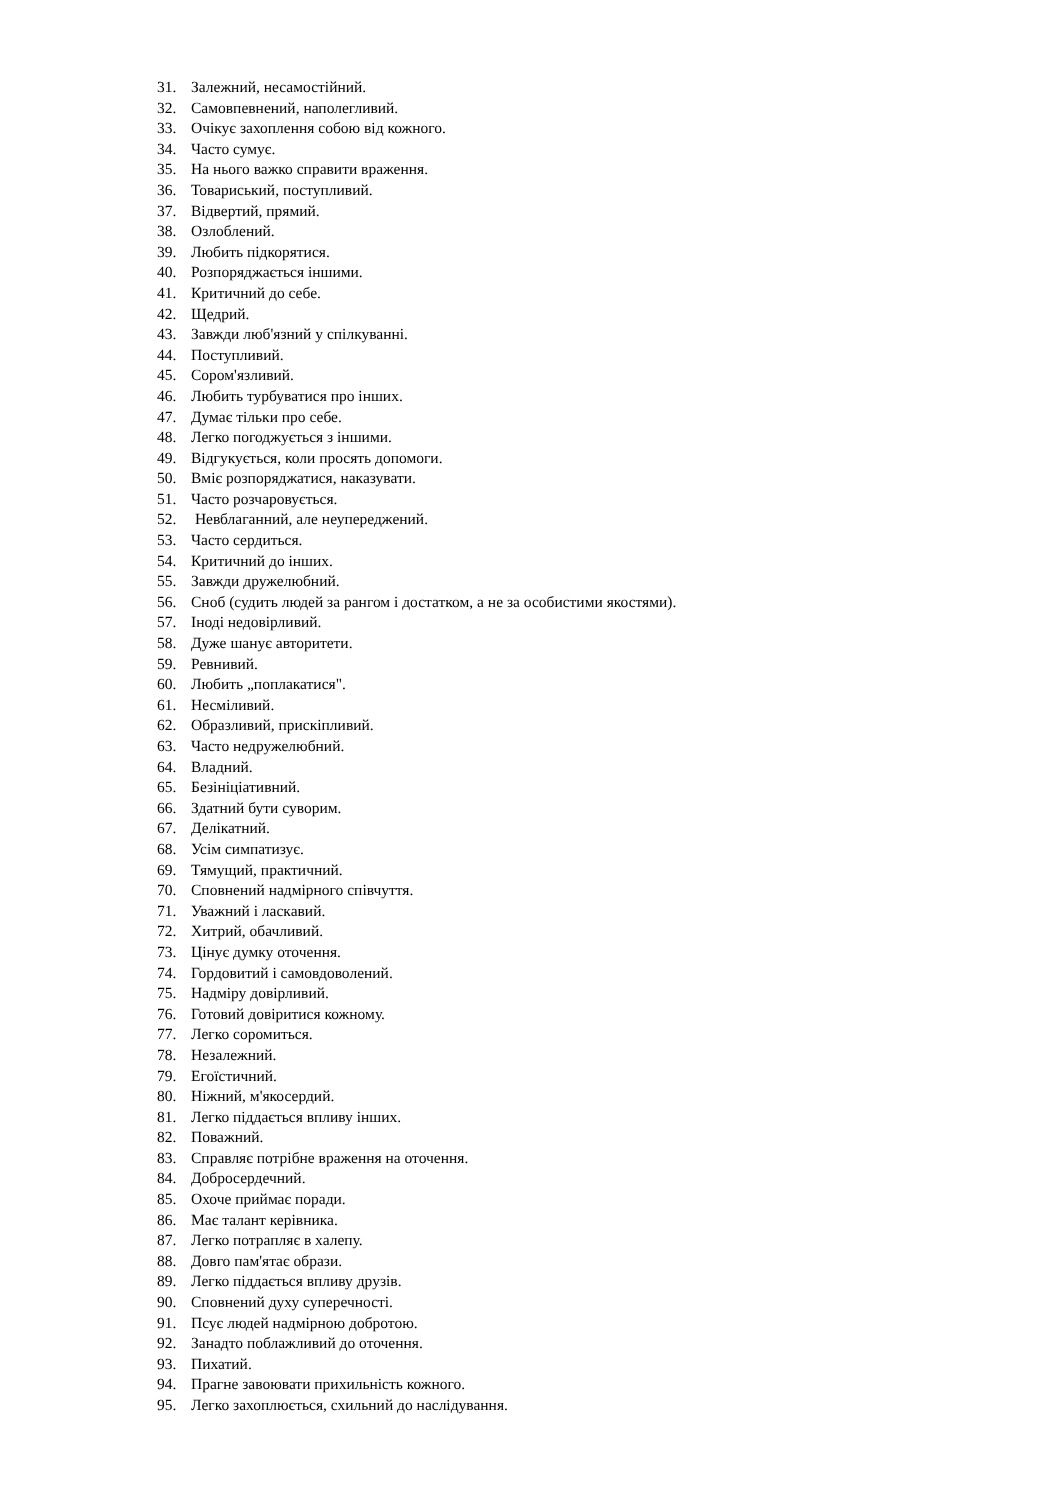31. Залежний, несамостійний.
32. Самовпевнений, наполегливий.
33. Очікує захоплення собою від кожного.
34. Часто сумує.
35. На нього важко справити враження.
36. Товариський, поступливий.
37. Відвертий, прямий.
38. Озлоблений.
39. Любить підкорятися.
40. Розпоряджається іншими.
41. Критичний до себе.
42. Щедрий.
43. Завжди люб'язний у спілкуванні.
44. Поступливий.
45. Сором'язливий.
46. Любить турбуватися про інших.
47. Думає тільки про себе.
48. Легко погоджується з іншими.
49. Відгукується, коли просять допомоги.
50. Вміє розпоряджатися, наказувати.
51. Часто розчаровується.
52. Невблаганний, але неупереджений.
53. Часто сердиться.
54. Критичний до інших.
55. Завжди дружелюбний.
56. Сноб (судить людей за рангом і достатком, а не за особистими якостями).
57. Іноді недовірливий.
58. Дуже шанує авторитети.
59. Ревнивий.
60. Любить „поплакатися".
61. Несміливий.
62. Образливий, прискіпливий.
63. Часто недружелюбний.
64. Владний.
65. Безініціативний.
66. Здатний бути суворим.
67. Делікатний.
68. Усім симпатизує.
69. Тямущий, практичний.
70. Сповнений надмірного співчуття.
71. Уважний і ласкавий.
72. Хитрий, обачливий.
73. Цінує думку оточення.
74. Гордовитий і самовдоволений.
75. Надміру довірливий.
76. Готовий довіритися кожному.
77. Легко соромиться.
78. Незалежний.
79. Егоїстичний.
80. Ніжний, м'якосердий.
81. Легко піддається впливу інших.
82. Поважний.
83. Справляє потрібне враження на оточення.
84. Добросердечний.
85. Охоче приймає поради.
86. Має талант керівника.
87. Легко потрапляє в халепу.
88. Довго пам'ятає образи.
89. Легко піддається впливу друзів.
90. Сповнений духу суперечності.
91. Псує людей надмірною добротою.
92. Занадто поблажливий до оточення.
93. Пихатий.
94. Прагне завоювати прихильність кожного.
95. Легко захоплюється, схильний до наслідування.